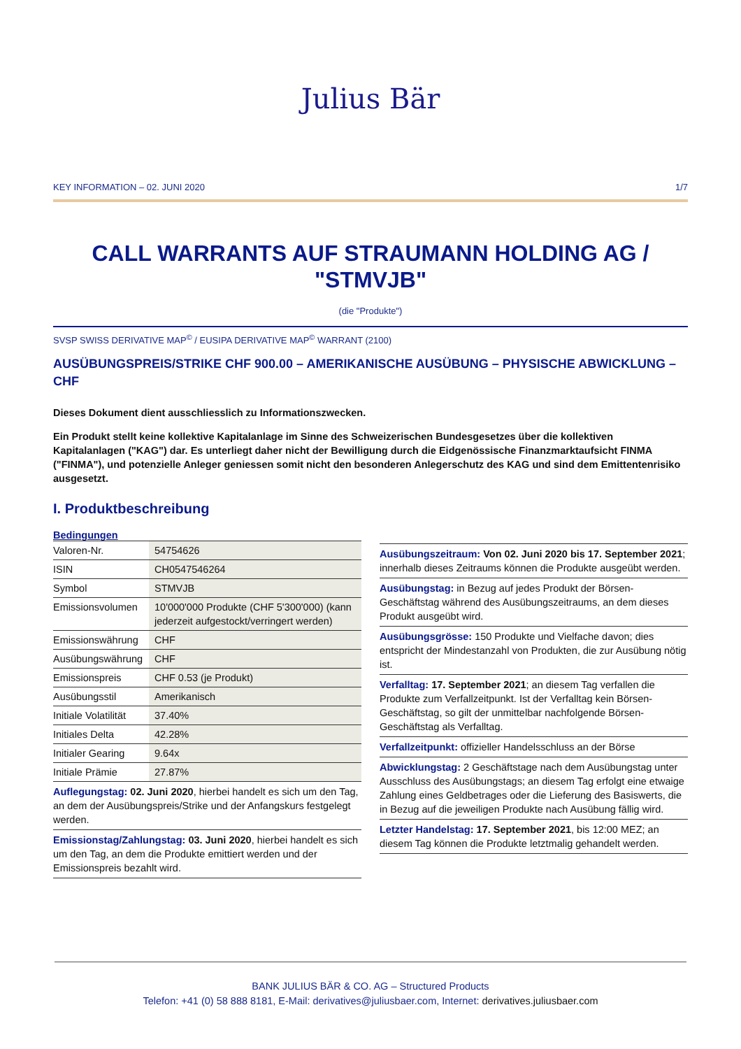Julius Bär
KEY INFORMATION – 02. JUNI 2020 1/7
CALL WARRANTS AUF STRAUMANN HOLDING AG / "STMVJB"
(die "Produkte")
SVSP SWISS DERIVATIVE MAP<sup>©</sup> / EUSIPA DERIVATIVE MAP<sup>©</sup> WARRANT (2100)
AUSÜBUNGSPREIS/STRIKE CHF 900.00 – AMERIKANISCHE AUSÜBUNG – PHYSISCHE ABWICKLUNG – CHF
Dieses Dokument dient ausschliesslich zu Informationszwecken.
Ein Produkt stellt keine kollektive Kapitalanlage im Sinne des Schweizerischen Bundesgesetzes über die kollektiven Kapitalanlagen ("KAG") dar. Es unterliegt daher nicht der Bewilligung durch die Eidgenössische Finanzmarktaufsicht FINMA ("FINMA"), und potenzielle Anleger geniessen somit nicht den besonderen Anlegerschutz des KAG und sind dem Emittentenrisiko ausgesetzt.
I. Produktbeschreibung
| Bedingungen | |
| --- | --- |
| Valoren-Nr. | 54754626 |
| ISIN | CH0547546264 |
| Symbol | STMVJB |
| Emissionsvolumen | 10'000'000 Produkte (CHF 5'300'000) (kann jederzeit aufgestockt/verringert werden) |
| Emissionswährung | CHF |
| Ausübungswährung | CHF |
| Emissionspreis | CHF 0.53 (je Produkt) |
| Ausübungsstil | Amerikanisch |
| Initiale Volatilität | 37.40% |
| Initiales Delta | 42.28% |
| Initialer Gearing | 9.64x |
| Initiale Prämie | 27.87% |
Auflegungstag: 02. Juni 2020, hierbei handelt es sich um den Tag, an dem der Ausübungspreis/Strike und der Anfangskurs festgelegt werden.
Emissionstag/Zahlungstag: 03. Juni 2020, hierbei handelt es sich um den Tag, an dem die Produkte emittiert werden und der Emissionspreis bezahlt wird.
Ausübungszeitraum: Von 02. Juni 2020 bis 17. September 2021; innerhalb dieses Zeitraums können die Produkte ausgeübt werden.
Ausübungstag: in Bezug auf jedes Produkt der Börsen-Geschäftstag während des Ausübungszeitraums, an dem dieses Produkt ausgeübt wird.
Ausübungsgrösse: 150 Produkte und Vielfache davon; dies entspricht der Mindestanzahl von Produkten, die zur Ausübung nötig ist.
Verfalltag: 17. September 2021; an diesem Tag verfallen die Produkte zum Verfallzeitpunkt. Ist der Verfalltag kein Börsen-Geschäftstag, so gilt der unmittelbar nachfolgende Börsen-Geschäftstag als Verfalltag.
Verfallzeitpunkt: offizieller Handelsschluss an der Börse
Abwicklungstag: 2 Geschäftstage nach dem Ausübungstag unter Ausschluss des Ausübungstags; an diesem Tag erfolgt eine etwaige Zahlung eines Geldbetrages oder die Lieferung des Basiswerts, die in Bezug auf die jeweiligen Produkte nach Ausübung fällig wird.
Letzter Handelstag: 17. September 2021, bis 12:00 MEZ; an diesem Tag können die Produkte letztmalig gehandelt werden.
BANK JULIUS BÄR & CO. AG – Structured Products
Telefon: +41 (0) 58 888 8181, E-Mail: derivatives@juliusbaer.com, Internet: derivatives.juliusbaer.com